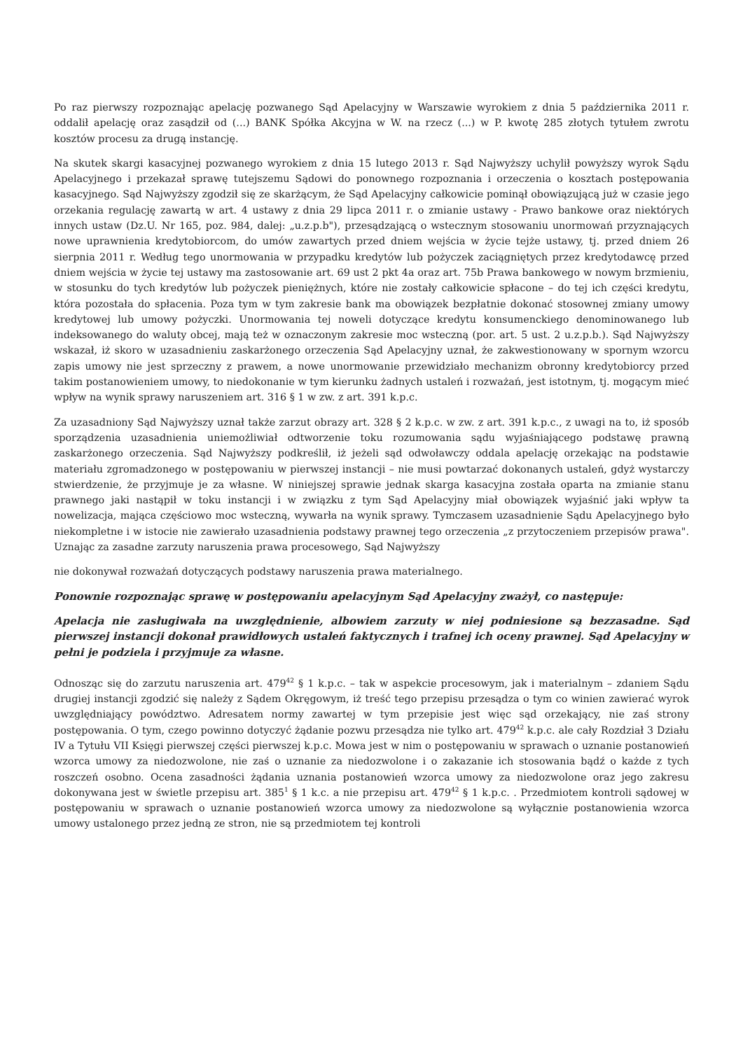Po raz pierwszy rozpoznając apelację pozwanego Sąd Apelacyjny w Warszawie wyrokiem z dnia 5 października 2011 r. oddalił apelację oraz zasądził od (...) BANK Spółka Akcyjna w W. na rzecz (...) w P. kwotę 285 złotych tytułem zwrotu kosztów procesu za drugą instancję.
Na skutek skargi kasacyjnej pozwanego wyrokiem z dnia 15 lutego 2013 r. Sąd Najwyższy uchylił powyższy wyrok Sądu Apelacyjnego i przekazał sprawę tutejszemu Sądowi do ponownego rozpoznania i orzeczenia o kosztach postępowania kasacyjnego. Sąd Najwyższy zgodził się ze skarżącym, że Sąd Apelacyjny całkowicie pominął obowiązującą już w czasie jego orzekania regulację zawartą w art. 4 ustawy z dnia 29 lipca 2011 r. o zmianie ustawy - Prawo bankowe oraz niektórych innych ustaw (Dz.U. Nr 165, poz. 984, dalej: „u.z.p.b"), przesądzającą o wstecznym stosowaniu unormowań przyznających nowe uprawnienia kredytobiorcom, do umów zawartych przed dniem wejścia w życie tejże ustawy, tj. przed dniem 26 sierpnia 2011 r. Według tego unormowania w przypadku kredytów lub pożyczek zaciągniętych przez kredytodawcę przed dniem wejścia w życie tej ustawy ma zastosowanie art. 69 ust 2 pkt 4a oraz art. 75b Prawa bankowego w nowym brzmieniu, w stosunku do tych kredytów lub pożyczek pieniężnych, które nie zostały całkowicie spłacone – do tej ich części kredytu, która pozostała do spłacenia. Poza tym w tym zakresie bank ma obowiązek bezpłatnie dokonać stosownej zmiany umowy kredytowej lub umowy pożyczki. Unormowania tej noweli dotyczące kredytu konsumenckiego denominowanego lub indeksowanego do waluty obcej, mają też w oznaczonym zakresie moc wsteczną (por. art. 5 ust. 2 u.z.p.b.). Sąd Najwyższy wskazał, iż skoro w uzasadnieniu zaskarżonego orzeczenia Sąd Apelacyjny uznał, że zakwestionowany w spornym wzorcu zapis umowy nie jest sprzeczny z prawem, a nowe unormowanie przewidziało mechanizm obronny kredytobiorcy przed takim postanowieniem umowy, to niedokonanie w tym kierunku żadnych ustaleń i rozważań, jest istotnym, tj. mogącym mieć wpływ na wynik sprawy naruszeniem art. 316 § 1 w zw. z art. 391 k.p.c.
Za uzasadniony Sąd Najwyższy uznał także zarzut obrazy art. 328 § 2 k.p.c. w zw. z art. 391 k.p.c., z uwagi na to, iż sposób sporządzenia uzasadnienia uniemożliwiał odtworzenie toku rozumowania sądu wyjaśniającego podstawę prawną zaskarżonego orzeczenia. Sąd Najwyższy podkreślił, iż jeżeli sąd odwoławczy oddala apelację orzekając na podstawie materiału zgromadzonego w postępowaniu w pierwszej instancji – nie musi powtarzać dokonanych ustaleń, gdyż wystarczy stwierdzenie, że przyjmuje je za własne. W niniejszej sprawie jednak skarga kasacyjna została oparta na zmianie stanu prawnego jaki nastąpił w toku instancji i w związku z tym Sąd Apelacyjny miał obowiązek wyjaśnić jaki wpływ ta nowelizacja, mająca częściowo moc wsteczną, wywarła na wynik sprawy. Tymczasem uzasadnienie Sądu Apelacyjnego było niekompletne i w istocie nie zawierało uzasadnienia podstawy prawnej tego orzeczenia „z przytoczeniem przepisów prawa". Uznając za zasadne zarzuty naruszenia prawa procesowego, Sąd Najwyższy
nie dokonywał rozważań dotyczących podstawy naruszenia prawa materialnego.
Ponownie rozpoznając sprawę w postępowaniu apelacyjnym Sąd Apelacyjny zważył, co następuje:
Apelacja nie zasługiwała na uwzględnienie, albowiem zarzuty w niej podniesione są bezzasadne. Sąd pierwszej instancji dokonał prawidłowych ustaleń faktycznych i trafnej ich oceny prawnej. Sąd Apelacyjny w pełni je podziela i przyjmuje za własne.
Odnosząc się do zarzutu naruszenia art. 479<sup>42</sup> § 1 k.p.c. – tak w aspekcie procesowym, jak i materialnym – zdaniem Sądu drugiej instancji zgodzić się należy z Sądem Okręgowym, iż treść tego przepisu przesądza o tym co winien zawierać wyrok uwzględniający powództwo. Adresatem normy zawartej w tym przepisie jest więc sąd orzekający, nie zaś strony postępowania. O tym, czego powinno dotyczyć żądanie pozwu przesądza nie tylko art. 479<sup>42</sup> k.p.c. ale cały Rozdział 3 Działu IV a Tytułu VII Księgi pierwszej części pierwszej k.p.c. Mowa jest w nim o postępowaniu w sprawach o uznanie postanowień wzorca umowy za niedozwolone, nie zaś o uznanie za niedozwolone i o zakazanie ich stosowania bądź o każde z tych roszczeń osobno. Ocena zasadności żądania uznania postanowień wzorca umowy za niedozwolone oraz jego zakresu dokonywana jest w świetle przepisu art. 385<sup>1</sup> § 1 k.c. a nie przepisu art. 479<sup>42</sup> § 1 k.p.c. . Przedmiotem kontroli sądowej w postępowaniu w sprawach o uznanie postanowień wzorca umowy za niedozwolone są wyłącznie postanowienia wzorca umowy ustalonego przez jedną ze stron, nie są przedmiotem tej kontroli